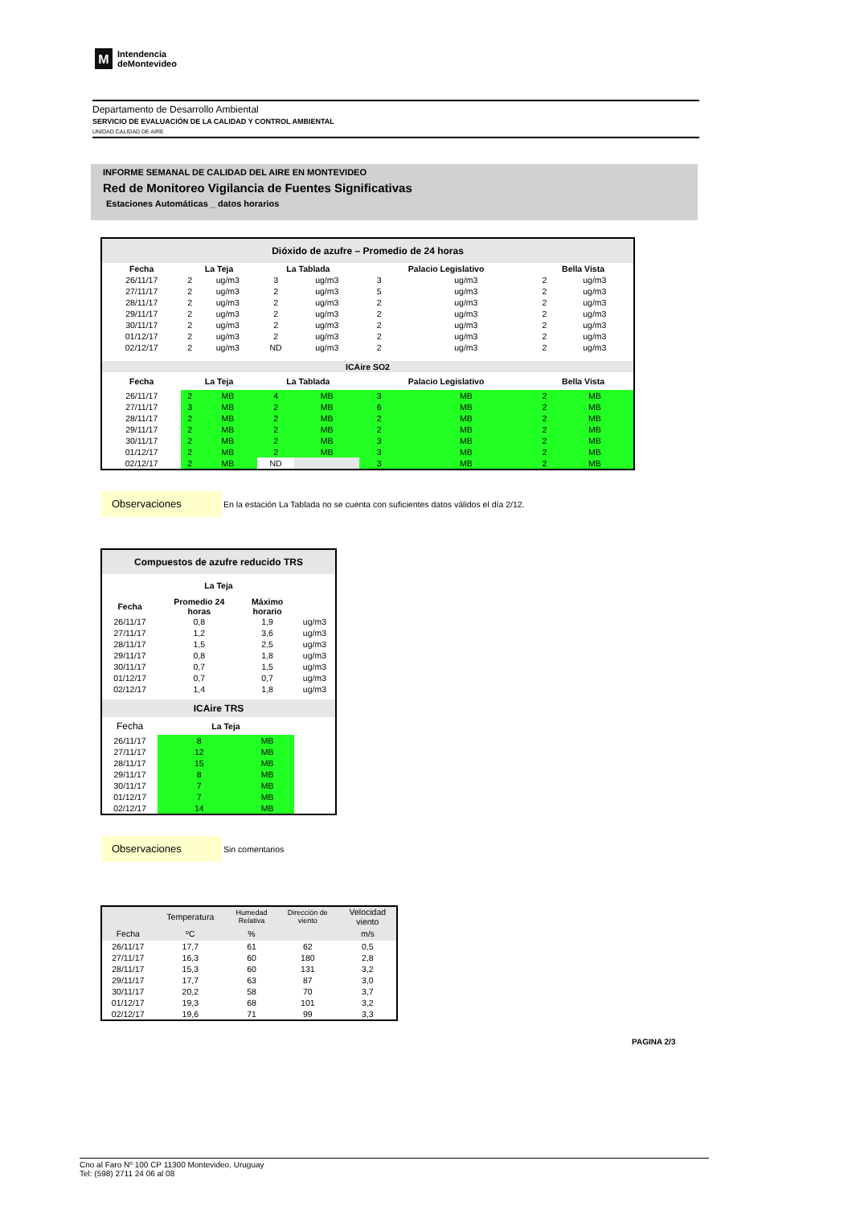M
Intendencia
deMontevideo
Departamento de Desarrollo Ambiental
SERVICIO DE EVALUACIÓN DE LA CALIDAD Y CONTROL AMBIENTAL
UNIDAD CALIDAD DE AIRE
INFORME SEMANAL DE CALIDAD DEL AIRE EN MONTEVIDEO
Red de Monitoreo Vigilancia de Fuentes Significativas
Estaciones Automáticas _ datos horarios
| Dióxido de azufre – Promedio de 24 horas | | | | | | | | |
| --- | --- | --- | --- | --- | --- | --- | --- | --- |
| Fecha | La Teja | | La Tablada | | Palacio Legislativo | | Bella Vista | |
| 26/11/17 | 2 | ug/m3 | 3 | ug/m3 | 3 | ug/m3 | 2 | ug/m3 |
| 27/11/17 | 2 | ug/m3 | 2 | ug/m3 | 5 | ug/m3 | 2 | ug/m3 |
| 28/11/17 | 2 | ug/m3 | 2 | ug/m3 | 2 | ug/m3 | 2 | ug/m3 |
| 29/11/17 | 2 | ug/m3 | 2 | ug/m3 | 2 | ug/m3 | 2 | ug/m3 |
| 30/11/17 | 2 | ug/m3 | 2 | ug/m3 | 2 | ug/m3 | 2 | ug/m3 |
| 01/12/17 | 2 | ug/m3 | 2 | ug/m3 | 2 | ug/m3 | 2 | ug/m3 |
| 02/12/17 | 2 | ug/m3 | ND | ug/m3 | 2 | ug/m3 | 2 | ug/m3 |
| ICAire SO2 | | | | | | | | |
| Fecha | La Teja | | La Tablada | | Palacio Legislativo | | Bella Vista | |
| 26/11/17 | 2 | MB | 4 | MB | 3 | MB | 2 | MB |
| 27/11/17 | 3 | MB | 2 | MB | 6 | MB | 2 | MB |
| 28/11/17 | 2 | MB | 2 | MB | 2 | MB | 2 | MB |
| 29/11/17 | 2 | MB | 2 | MB | 2 | MB | 2 | MB |
| 30/11/17 | 2 | MB | 2 | MB | 3 | MB | 2 | MB |
| 01/12/17 | 2 | MB | 2 | MB | 3 | MB | 2 | MB |
| 02/12/17 | 2 | MB | ND | | 3 | MB | 2 | MB |
Observaciones En la estación La Tablada no se cuenta con suficientes datos válidos el día 2/12.
| Compuestos de azufre reducido TRS | | | |
| --- | --- | --- | --- |
| La Teja | | | |
| Fecha | Promedio 24 horas | Máximo horario | |
| 26/11/17 | 0,8 | 1,9 | ug/m3 |
| 27/11/17 | 1,2 | 3,6 | ug/m3 |
| 28/11/17 | 1,5 | 2,5 | ug/m3 |
| 29/11/17 | 0,8 | 1,8 | ug/m3 |
| 30/11/17 | 0,7 | 1,5 | ug/m3 |
| 01/12/17 | 0,7 | 0,7 | ug/m3 |
| 02/12/17 | 1,4 | 1,8 | ug/m3 |
| ICAire TRS | | | |
| Fecha | La Teja | | |
| 26/11/17 | 8 | MB | |
| 27/11/17 | 12 | MB | |
| 28/11/17 | 15 | MB | |
| 29/11/17 | 8 | MB | |
| 30/11/17 | 7 | MB | |
| 01/12/17 | 7 | MB | |
| 02/12/17 | 14 | MB | |
Observaciones Sin comentarios
| | Temperatura | Humedad Relativa | Dirección de viento | Velocidad viento |
| Fecha | ºC | % | | m/s |
| 26/11/17 | 17,7 | 61 | 62 | 0,5 |
| 27/11/17 | 16,3 | 60 | 180 | 2,8 |
| 28/11/17 | 15,3 | 60 | 131 | 3,2 |
| 29/11/17 | 17,7 | 63 | 87 | 3,0 |
| 30/11/17 | 20,2 | 58 | 70 | 3,7 |
| 01/12/17 | 19,3 | 68 | 101 | 3,2 |
| 02/12/17 | 19,6 | 71 | 99 | 3,3 |
PAGINA 2/3
Cno al Faro Nº 100 CP 11300 Montevideo, Uruguay
Tel: (598) 2711 24 06 al 08